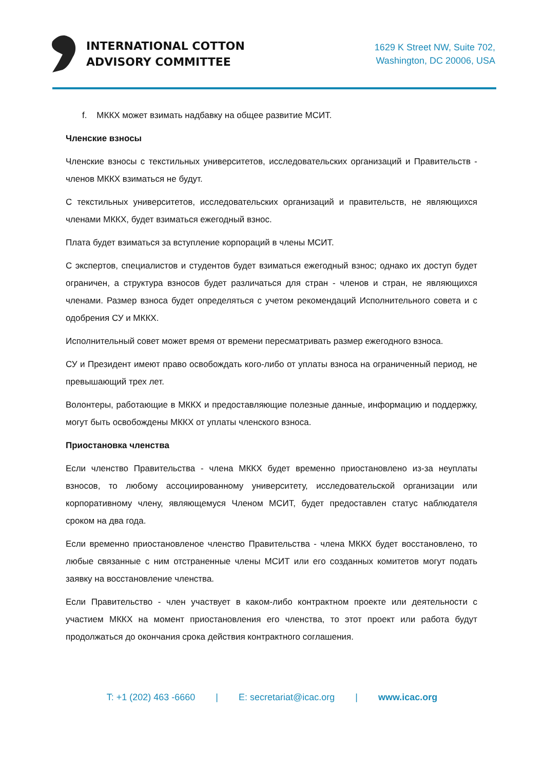INTERNATIONAL COTTON
ADVISORY COMMITTEE
1629 K Street NW, Suite 702,
Washington, DC 20006, USA
f. МККХ может взимать надбавку на общее развитие МСИТ.
Членские взносы
Членские взносы с текстильных университетов, исследовательских организаций и Правительств - членов МККХ взиматься не будут.
С текстильных университетов, исследовательских организаций и правительств, не являющихся членами МККХ, будет взиматься ежегодный взнос.
Плата будет взиматься за вступление корпораций в члены МСИТ.
С экспертов, специалистов и студентов будет взиматься ежегодный взнос; однако их доступ будет ограничен, а структура взносов будет различаться для стран - членов и стран, не являющихся членами. Размер взноса будет определяться с учетом рекомендаций Исполнительного совета и с одобрения СУ и МККХ.
Исполнительный совет может время от времени пересматривать размер ежегодного взноса.
СУ и Президент имеют право освобождать кого-либо от уплаты взноса на ограниченный период, не превышающий трех лет.
Волонтеры, работающие в МККХ и предоставляющие полезные данные, информацию и поддержку, могут быть освобождены МККХ от уплаты членского взноса.
Приостановка членства
Если членство Правительства - члена МККХ будет временно приостановлено из-за неуплаты взносов, то любому ассоциированному университету, исследовательской организации или корпоративному члену, являющемуся Членом МСИТ, будет предоставлен статус наблюдателя сроком на два года.
Если временно приостановленое членство Правительства - члена МККХ будет восстановлено, то любые связанные с ним отстраненные члены МСИТ или его созданных комитетов могут подать заявку на восстановление членства.
Если Правительство - член участвует в каком-либо контрактном проекте или деятельности с участием МККХ на момент приостановления его членства, то этот проект или работа будут продолжаться до окончания срока действия контрактного соглашения.
T: +1 (202) 463 -6660 | E: secretariat@icac.org | www.icac.org